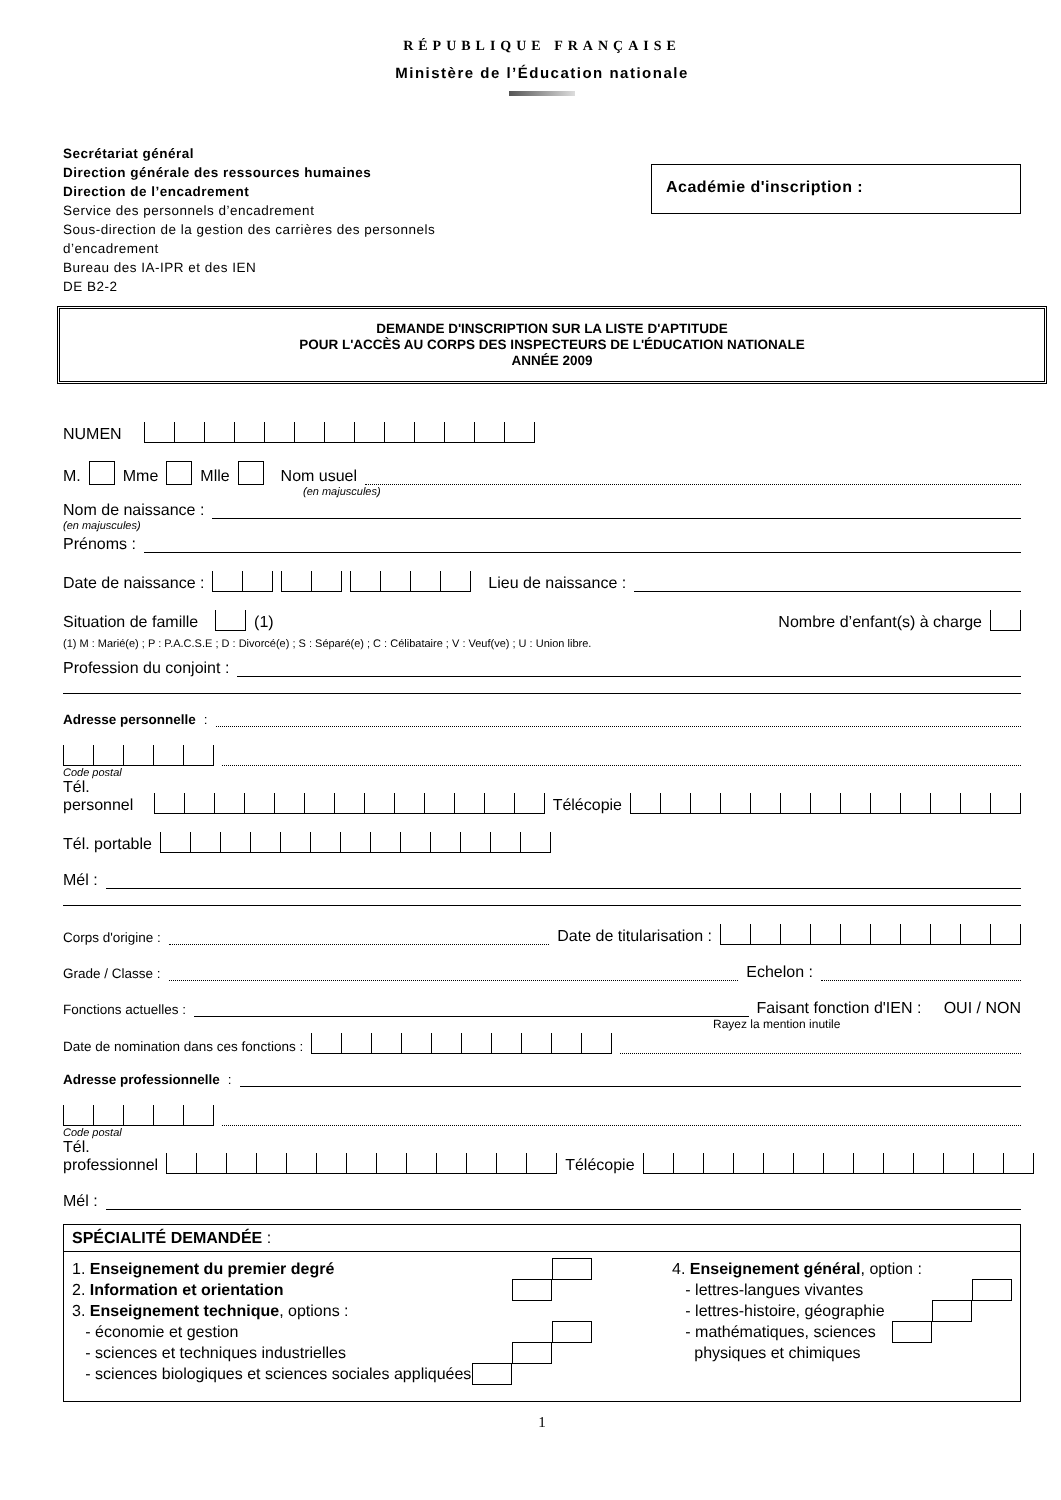RÉPUBLIQUE FRANÇAISE
Ministère de l’Éducation nationale
Secrétariat général
Direction générale des ressources humaines
Direction de l’encadrement
Service des personnels d’encadrement
Sous-direction de la gestion des carrières des personnels
d’encadrement
Bureau des IA-IPR et des IEN
DE B2-2
Académie d'inscription :
DEMANDE D'INSCRIPTION SUR LA LISTE D'APTITUDE
POUR L'ACCÈS AU CORPS DES INSPECTEURS DE L'ÉDUCATION NATIONALE
ANNÉE 2009
NUMEN
M. Mme Mlle Nom usuel
(en majuscules)
Nom de naissance :
(en majuscules)
Prénoms :
Date de naissance : Lieu de naissance :
Situation de famille (1) Nombre d’enfant(s) à charge
(1) M : Marié(e) ; P : P.A.C.S.E ; D : Divorcé(e) ; S : Séparé(e) ; C : Célibataire ; V : Veuf(ve) ; U : Union libre.
Profession du conjoint :
Adresse personnelle :
Code postal
Tél. personnel Télécopie
Tél. portable
Mél :
Corps d'origine : Date de titularisation :
Grade / Classe : Echelon :
Fonctions actuelles : Faisant fonction d'IEN : OUI / NON
Rayez la mention inutile
Date de nomination dans ces fonctions :
Adresse professionnelle :
Code postal
Tél. professionnel Télécopie
Mél :
SPÉCIALITÉ DEMANDÉE :
1. Enseignement du premier degré
2. Information et orientation
3. Enseignement technique, options :
- économie et gestion
- sciences et techniques industrielles
- sciences biologiques et sciences sociales appliquées
4. Enseignement général, option :
- lettres-langues vivantes
- lettres-histoire, géographie
- mathématiques, sciences
physiques et chimiques
1